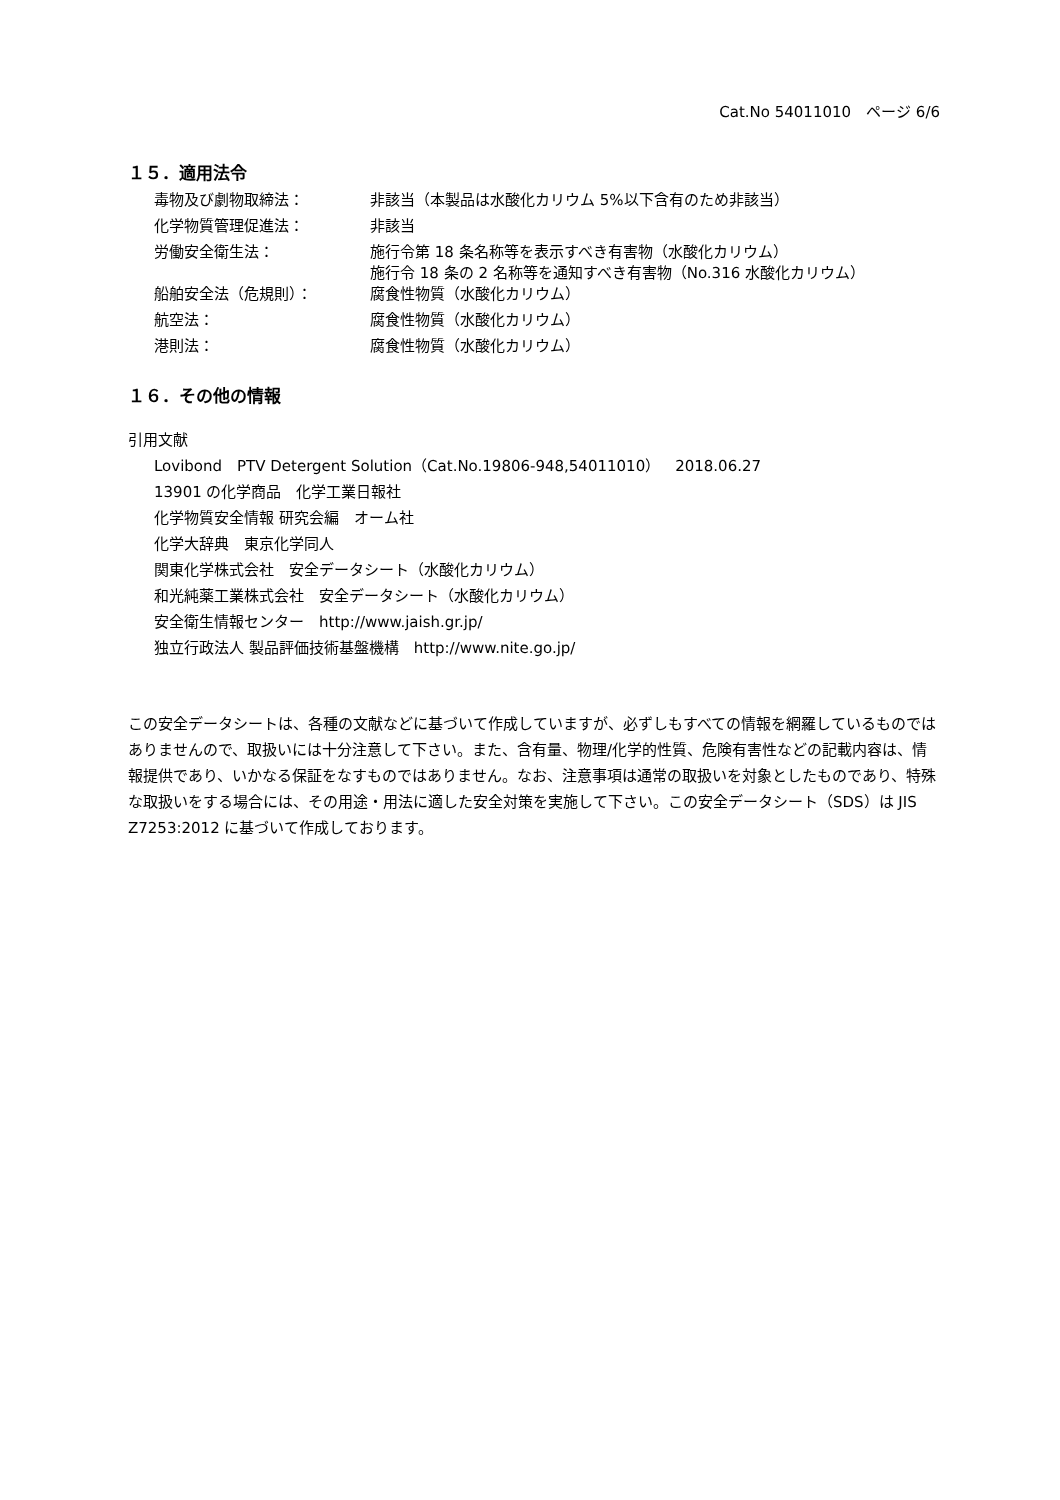Cat.No 54011010　ページ 6/6
１５．適用法令
| 毒物及び劇物取締法： | 非該当（本製品は水酸化カリウム 5%以下含有のため非該当） |
| 化学物質管理促進法： | 非該当 |
| 労働安全衛生法： | 施行令第 18 条名称等を表示すべき有害物（水酸化カリウム） 施行令 18 条の 2 名称等を通知すべき有害物（No.316 水酸化カリウム） |
| 船舶安全法（危規則）： | 腐食性物質（水酸化カリウム） |
| 航空法： | 腐食性物質（水酸化カリウム） |
| 港則法： | 腐食性物質（水酸化カリウム） |
１６．その他の情報
引用文献
Lovibond　PTV Detergent Solution（Cat.No.19806-948,54011010）　2018.06.27
13901 の化学商品　化学工業日報社
化学物質安全情報 研究会編　オーム社
化学大辞典　東京化学同人
関東化学株式会社　安全データシート（水酸化カリウム）
和光純薬工業株式会社　安全データシート（水酸化カリウム）
安全衛生情報センター　http://www.jaish.gr.jp/
独立行政法人 製品評価技術基盤機構　http://www.nite.go.jp/
この安全データシートは、各種の文献などに基づいて作成していますが、必ずしもすべての情報を網羅しているものではありませんので、取扱いには十分注意して下さい。また、含有量、物理/化学的性質、危険有害性などの記載内容は、情報提供であり、いかなる保証をなすものではありません。なお、注意事項は通常の取扱いを対象としたものであり、特殊な取扱いをする場合には、その用途・用法に適した安全対策を実施して下さい。この安全データシート（SDS）は JIS Z7253:2012 に基づいて作成しております。